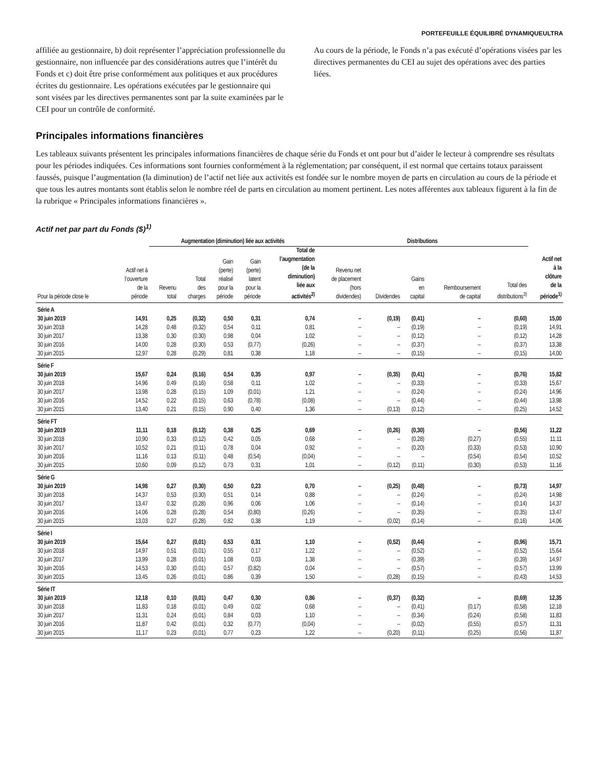PORTEFEUILLE ÉQUILIBRÉ DYNAMIQUEULTRA
affiliée au gestionnaire, b) doit représenter l’appréciation professionnelle du gestionnaire, non influencée par des considérations autres que l’intérêt du Fonds et c) doit être prise conformément aux politiques et aux procédures écrites du gestionnaire. Les opérations exécutées par le gestionnaire qui sont visées par les directives permanentes sont par la suite examinées par le CEI pour un contrôle de conformité.
Au cours de la période, le Fonds n’a pas exécuté d’opérations visées par les directives permanentes du CEI au sujet des opérations avec des parties liées.
Principales informations financières
Les tableaux suivants présentent les principales informations financières de chaque série du Fonds et ont pour but d’aider le lecteur à comprendre ses résultats pour les périodes indiquées. Ces informations sont fournies conformément à la réglementation; par conséquent, il est normal que certains totaux paraissent faussés, puisque l’augmentation (la diminution) de l’actif net liée aux activités est fondée sur le nombre moyen de parts en circulation au cours de la période et que tous les autres montants sont établis selon le nombre réel de parts en circulation au moment pertinent. Les notes afférentes aux tableaux figurent à la fin de la rubrique « Principales informations financières ».
Actif net par part du Fonds ($)<sup>1)</sup>
| | | Augmentation (diminution) liée aux activités | | | | | Distributions | | | | | |
| --- | --- | --- | --- | --- | --- | --- | --- | --- | --- | --- | --- | --- |
| Pour la période close le | Actif net à l’ouverture de la période | Revenu total | Total des charges | Gain (perte) réalisé pour la période | Gain (perte) latent pour la période | Total de l’augmentation (de la diminution) liée aux activités<sup>2)</sup> | Revenu net de placement (hors dividendes) | Dividendes | Gains en capital | Remboursement de capital | Total des distributions<sup>3)</sup> | Actif net à la clôture de la période<sup>1)</sup> |
| Série A | | | | | | | | | | | | |
| 30 juin 2019 | 14,91 | 0,25 | (0,32) | 0,50 | 0,31 | 0,74 | – | (0,19) | (0,41) | – | (0,60) | 15,00 |
| 30 juin 2018 | 14,28 | 0,48 | (0,32) | 0,54 | 0,11 | 0,81 | – | – | (0,19) | – | (0,19) | 14,91 |
| 30 juin 2017 | 13,38 | 0,30 | (0,30) | 0,98 | 0,04 | 1,02 | – | – | (0,12) | – | (0,12) | 14,28 |
| 30 juin 2016 | 14,00 | 0,28 | (0,30) | 0,53 | (0,77) | (0,26) | – | – | (0,37) | – | (0,37) | 13,38 |
| 30 juin 2015 | 12,97 | 0,28 | (0,29) | 0,81 | 0,38 | 1,18 | – | – | (0,15) | – | (0,15) | 14,00 |
| Série F | | | | | | | | | | | | |
| 30 juin 2019 | 15,67 | 0,24 | (0,16) | 0,54 | 0,35 | 0,97 | – | (0,35) | (0,41) | – | (0,76) | 15,82 |
| 30 juin 2018 | 14,96 | 0,49 | (0,16) | 0,58 | 0,11 | 1,02 | – | – | (0,33) | – | (0,33) | 15,67 |
| 30 juin 2017 | 13,98 | 0,28 | (0,15) | 1,09 | (0,01) | 1,21 | – | – | (0,24) | – | (0,24) | 14,96 |
| 30 juin 2016 | 14,52 | 0,22 | (0,15) | 0,63 | (0,78) | (0,08) | – | – | (0,44) | – | (0,44) | 13,98 |
| 30 juin 2015 | 13,40 | 0,21 | (0,15) | 0,90 | 0,40 | 1,36 | – | (0,13) | (0,12) | – | (0,25) | 14,52 |
| Série FT | | | | | | | | | | | | |
| 30 juin 2019 | 11,11 | 0,18 | (0,12) | 0,38 | 0,25 | 0,69 | – | (0,26) | (0,30) | – | (0,56) | 11,22 |
| 30 juin 2018 | 10,90 | 0,33 | (0,12) | 0,42 | 0,05 | 0,68 | – | – | (0,28) | (0,27) | (0,55) | 11,11 |
| 30 juin 2017 | 10,52 | 0,21 | (0,11) | 0,78 | 0,04 | 0,92 | – | – | (0,20) | (0,33) | (0,53) | 10,90 |
| 30 juin 2016 | 11,16 | 0,13 | (0,11) | 0,48 | (0,54) | (0,04) | – | – | – | (0,54) | (0,54) | 10,52 |
| 30 juin 2015 | 10,60 | 0,09 | (0,12) | 0,73 | 0,31 | 1,01 | – | (0,12) | (0,11) | (0,30) | (0,53) | 11,16 |
| Série G | | | | | | | | | | | | |
| 30 juin 2019 | 14,98 | 0,27 | (0,30) | 0,50 | 0,23 | 0,70 | – | (0,25) | (0,48) | – | (0,73) | 14,97 |
| 30 juin 2018 | 14,37 | 0,53 | (0,30) | 0,51 | 0,14 | 0,88 | – | – | (0,24) | – | (0,24) | 14,98 |
| 30 juin 2017 | 13,47 | 0,32 | (0,28) | 0,96 | 0,06 | 1,06 | – | – | (0,14) | – | (0,14) | 14,37 |
| 30 juin 2016 | 14,06 | 0,28 | (0,28) | 0,54 | (0,80) | (0,26) | – | – | (0,35) | – | (0,35) | 13,47 |
| 30 juin 2015 | 13,03 | 0,27 | (0,28) | 0,82 | 0,38 | 1,19 | – | (0,02) | (0,14) | – | (0,16) | 14,06 |
| Série I | | | | | | | | | | | | |
| 30 juin 2019 | 15,64 | 0,27 | (0,01) | 0,53 | 0,31 | 1,10 | – | (0,52) | (0,44) | – | (0,96) | 15,71 |
| 30 juin 2018 | 14,97 | 0,51 | (0,01) | 0,55 | 0,17 | 1,22 | – | – | (0,52) | – | (0,52) | 15,64 |
| 30 juin 2017 | 13,99 | 0,28 | (0,01) | 1,08 | 0,03 | 1,38 | – | – | (0,39) | – | (0,39) | 14,97 |
| 30 juin 2016 | 14,53 | 0,30 | (0,01) | 0,57 | (0,82) | 0,04 | – | – | (0,57) | – | (0,57) | 13,99 |
| 30 juin 2015 | 13,45 | 0,26 | (0,01) | 0,86 | 0,39 | 1,50 | – | (0,28) | (0,15) | – | (0,43) | 14,53 |
| Série IT | | | | | | | | | | | | |
| 30 juin 2019 | 12,18 | 0,10 | (0,01) | 0,47 | 0,30 | 0,86 | – | (0,37) | (0,32) | – | (0,69) | 12,35 |
| 30 juin 2018 | 11,83 | 0,18 | (0,01) | 0,49 | 0,02 | 0,68 | – | – | (0,41) | (0,17) | (0,58) | 12,18 |
| 30 juin 2017 | 11,31 | 0,24 | (0,01) | 0,84 | 0,03 | 1,10 | – | – | (0,34) | (0,24) | (0,58) | 11,83 |
| 30 juin 2016 | 11,87 | 0,42 | (0,01) | 0,32 | (0,77) | (0,04) | – | – | (0,02) | (0,55) | (0,57) | 11,31 |
| 30 juin 2015 | 11,17 | 0,23 | (0,01) | 0,77 | 0,23 | 1,22 | – | (0,20) | (0,11) | (0,25) | (0,56) | 11,87 |